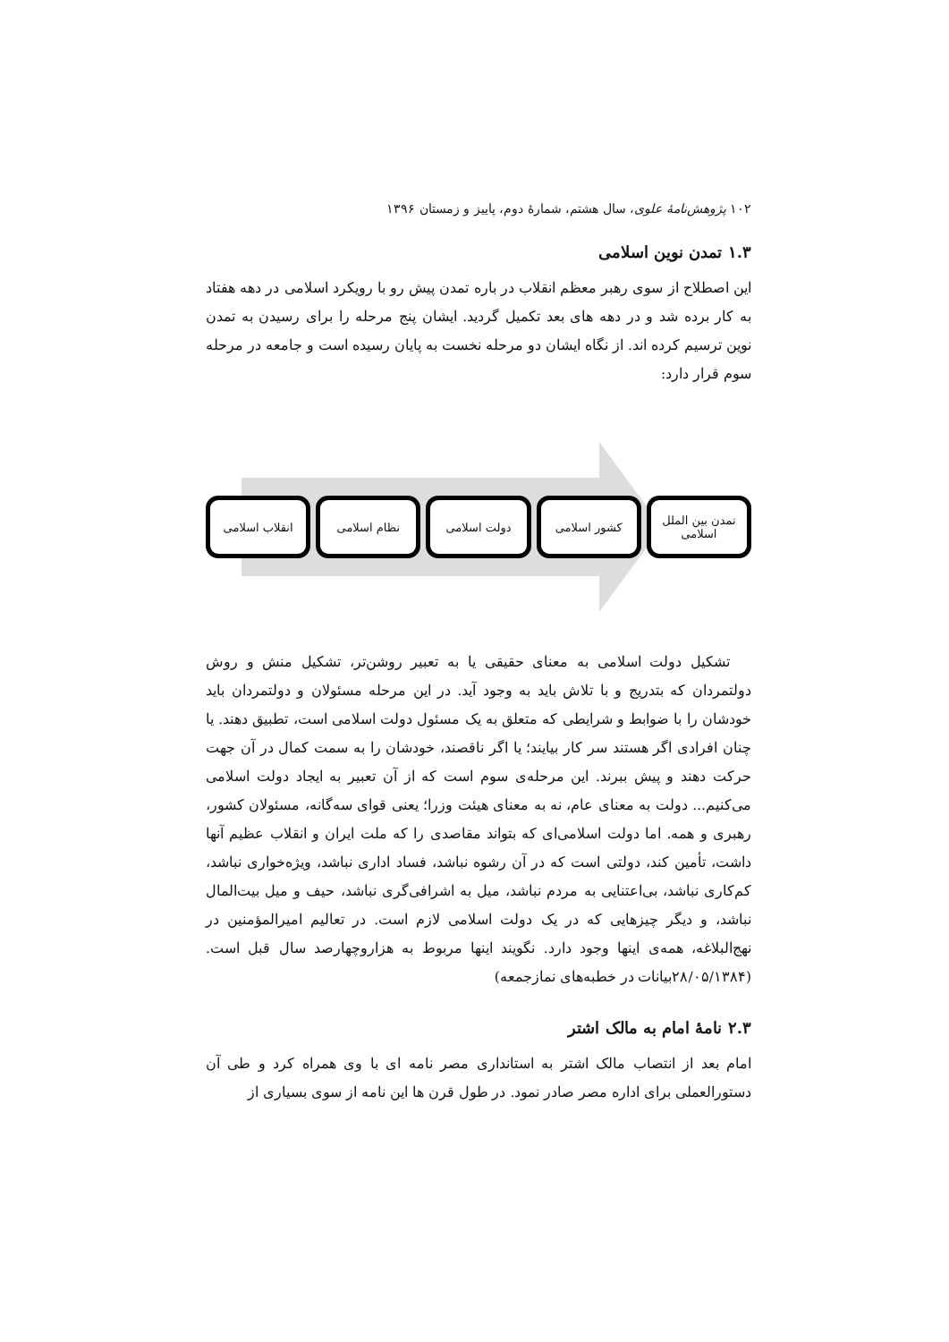۱۰۲ پژوهش‌نامهٔ علوی، سال هشتم، شمارهٔ دوم، پاییز و زمستان ۱۳۹۶
۱.۳ تمدن نوین اسلامی
این اصطلاح از سوی رهبر معظم انقلاب در باره تمدن پیش رو با رویکرد اسلامی در دهه هفتاد به کار برده شد و در دهه های بعد تکمیل گردید. ایشان پنج مرحله را برای رسیدن به تمدن نوین ترسیم کرده اند. از نگاه ایشان دو مرحله نخست به پایان رسیده است و جامعه در مرحله سوم قرار دارد:
تمدن بین الملل
اسلامی
کشور اسلامی دولت اسلامی نظام اسلامی انقلاب اسلامی
تشکیل دولت اسلامی به معنای حقیقی یا به تعبیر روشن‌تر، تشکیل منش و روش دولتمردان که بتدریج و با تلاش باید به وجود آید. در این مرحله مسئولان و دولتمردان باید خودشان را با ضوابط و شرایطی که متعلق به یک مسئول دولت اسلامی است، تطبیق دهند. یا چنان افرادی اگر هستند سر کار بیایند؛ یا اگر ناقصند، خودشان را به سمت کمال در آن جهت حرکت دهند و پیش ببرند. این مرحله‌ی سوم است که از آن تعبیر به ایجاد دولت اسلامی می‌کنیم... دولت به معنای عام، نه به معنای هیئت وزرا؛ یعنی قوای سه‌گانه، مسئولان کشور، رهبری و همه. اما دولت اسلامی‌ای که بتواند مقاصدی را که ملت ایران و انقلاب عظیم آنها داشت، تأمین کند، دولتی است که در آن رشوه نباشد، فساد اداری نباشد، ویژه‌خواری نباشد، کم‌کاری نباشد، بی‌اعتنایی به مردم نباشد، میل به اشرافی‌گری نباشد، حیف و میل بیت‌المال نباشد، و دیگر چیزهایی که در یک دولت اسلامی لازم است. در تعالیم امیرالمؤمنین در نهج‌البلاغه، همه‌ی اینها وجود دارد. نگویند اینها مربوط به هزاروچهارصد سال قبل است. (۲۸/۰۵/۱۳۸۴بیانات در خطبه‌های نمازجمعه)
۲.۳ نامهٔ امام به مالک اشتر
امام بعد از انتصاب مالک اشتر به استانداری مصر نامه ای با وی همراه کرد و طی آن دستورالعملی برای اداره مصر صادر نمود. در طول قرن ها این نامه از سوی بسیاری از